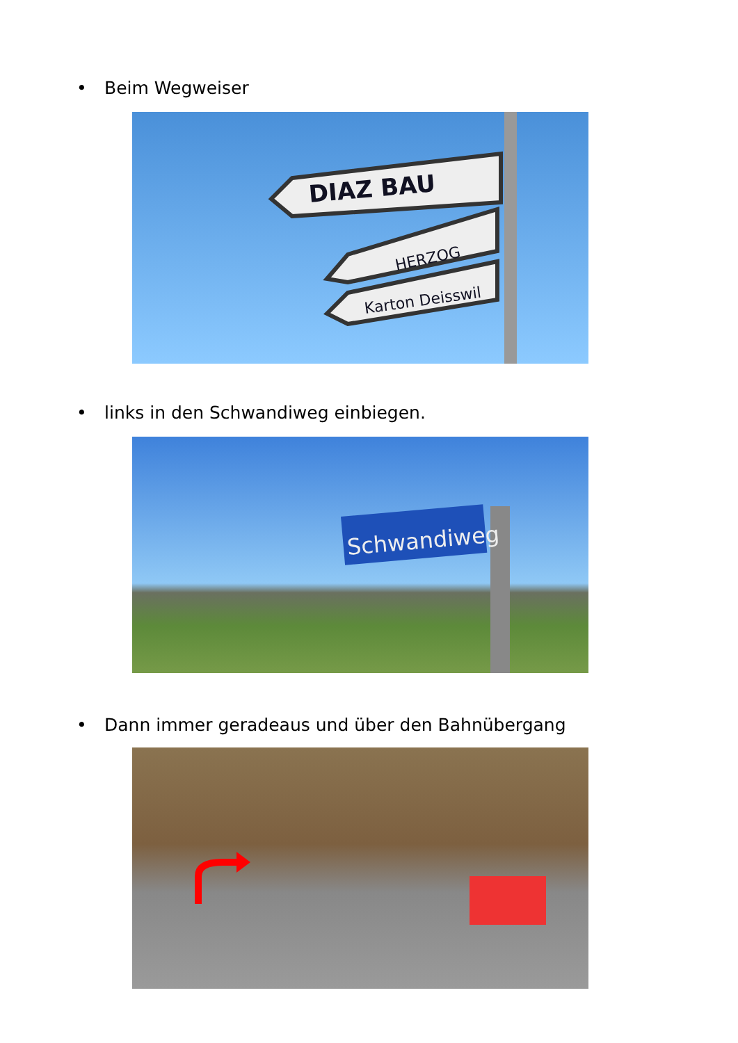• Beim Wegweiser
DIAZ BAU
HERZOG
Karton Deisswil
• links in den Schwandiweg einbiegen.
Schwandiweg
• Dann immer geradeaus und über den Bahnübergang